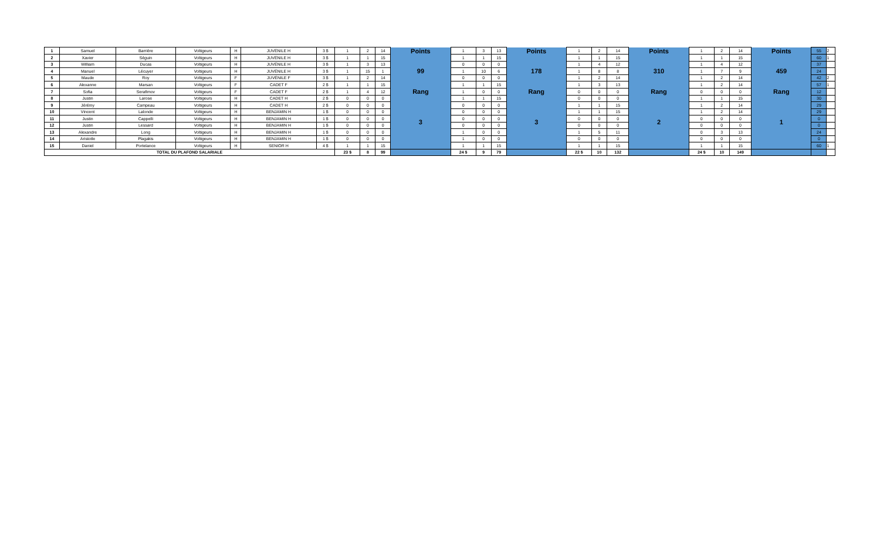| 1 | Samuel | Barrière | Voltigeurs | H | JUVÉNILE H | 3 $ | 1 | 2 | 14 | Points | 1 | 3 | 13 | Points | 1 | 2 | 14 | Points | 1 | 2 | 14 | Points | 55 | 2 |
| 2 | Xavier | Séguin | Voltigeurs | H | JUVÉNILE H | 3 $ | 1 | 1 | 15 | 99 | 1 | 1 | 15 | 178 | 1 | 1 | 15 | 310 | 1 | 1 | 15 | 459 | 60 | 1 |
| 3 | William | Ducas | Voltigeurs | H | JUVÉNILE H | 3 $ | 1 | 3 | 13 | | 0 | 0 | 0 | | 1 | 4 | 12 | | 1 | 4 | 12 | | 37 | |
| 4 | Manuel | Lécuyer | Voltigeurs | H | JUVÉNILE H | 3 $ | 1 | 15 | 1 | | 1 | 10 | 6 | | 1 | 8 | 8 | | 1 | 7 | 9 | | 24 | |
| 5 | Maude | Roy | Voltigeurs | F | JUVÉNILE F | 3 $ | 1 | 2 | 14 | | 0 | 0 | 0 | | 1 | 2 | 14 | | 1 | 2 | 14 | | 42 | 2 |
| 6 | Alexanne | Marsan | Voltigeurs | F | CADET F | 2 $ | 1 | 1 | 15 | | 1 | 1 | 15 | | 1 | 3 | 13 | | 1 | 2 | 14 | | 57 | 1 |
| 7 | Sofia | Serafimov | Voltigeurs | F | CADET F | 2 $ | 1 | 4 | 12 | Rang | 1 | 0 | 0 | Rang | 0 | 0 | 0 | Rang | 0 | 0 | 0 | Rang | 12 | |
| 8 | Justin | Larose | Voltigeurs | H | CADET H | 2 $ | 0 | 0 | 0 | 3 | 1 | 1 | 15 | 3 | 0 | 0 | 0 | 2 | 1 | 1 | 15 | 1 | 30 | |
| 9 | Jérémy | Campeau | Voltigeurs | H | CADET H | 2 $ | 0 | 0 | 0 | | 0 | 0 | 0 | | 1 | 1 | 15 | | 1 | 2 | 14 | | 29 | |
| 10 | Vincent | Lalonde | Voltigeurs | H | BENJAMIN H | 1 $ | 0 | 0 | 0 | | 0 | 0 | 0 | | 1 | 1 | 15 | | 1 | 2 | 14 | | 29 | |
| 11 | Justin | Cappelli | Voltigeurs | H | BENJAMIN H | 1 $ | 0 | 0 | 0 | | 0 | 0 | 0 | | 0 | 0 | 0 | | 0 | 0 | 0 | | 0 | |
| 12 | Justin | Lessard | Voltigeurs | H | BENJAMIN H | 1 $ | 0 | 0 | 0 | | 0 | 0 | 0 | | 0 | 0 | 0 | | 0 | 0 | 0 | | 0 | |
| 13 | Alexandre | Long | Voltigeurs | H | BENJAMIN H | 1 $ | 0 | 0 | 0 | | 1 | 0 | 0 | | 1 | 5 | 11 | | 0 | 3 | 13 | | 24 | |
| 14 | Aristotle | Plagakis | Voltigeurs | H | BENJAMIN H | 1 $ | 0 | 0 | 0 | | 1 | 0 | 0 | | 0 | 0 | 0 | | 0 | 0 | 0 | | 0 | |
| 15 | Daniel | Portelance | Voltigeurs | H | SENIOR H | 4 $ | 1 | 1 | 15 | | 1 | 1 | 15 | | 1 | 1 | 15 | | 1 | 1 | 15 | | 60 | 1 |
| TOTAL DU PLAFOND SALARIALE | | | | | | | 23 $ | 8 | 99 | | 24 $ | 9 | 79 | | 22 $ | 10 | 132 | | 24 $ | 10 | 149 | | | |